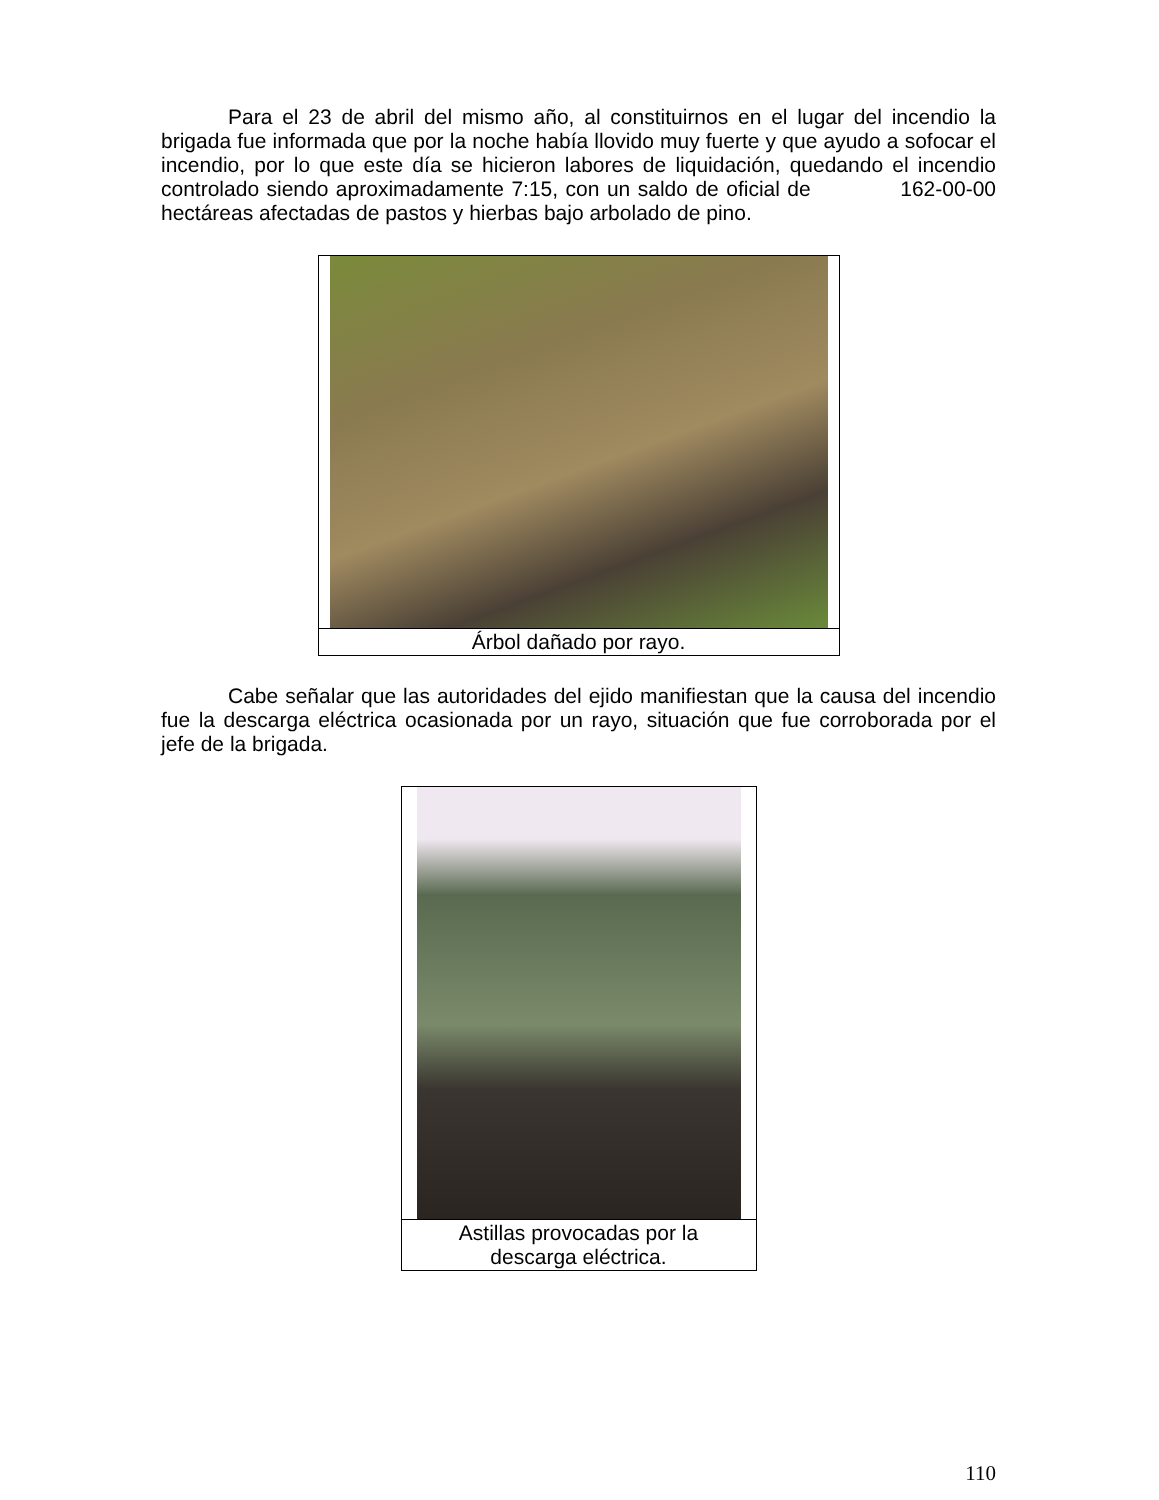Para el 23 de abril del mismo año, al constituirnos en el lugar del incendio la brigada fue informada que por la noche había llovido muy fuerte y que ayudo a sofocar el incendio, por lo que este día se hicieron labores de liquidación, quedando el incendio controlado siendo aproximadamente 7:15, con un saldo de oficial de 162-00-00 hectáreas afectadas de pastos y hierbas bajo arbolado de pino.
Árbol dañado por rayo.
Cabe señalar que las autoridades del ejido manifiestan que la causa del incendio fue la descarga eléctrica ocasionada por un rayo, situación que fue corroborada por el jefe de la brigada.
Astillas provocadas por la
descarga eléctrica.
110